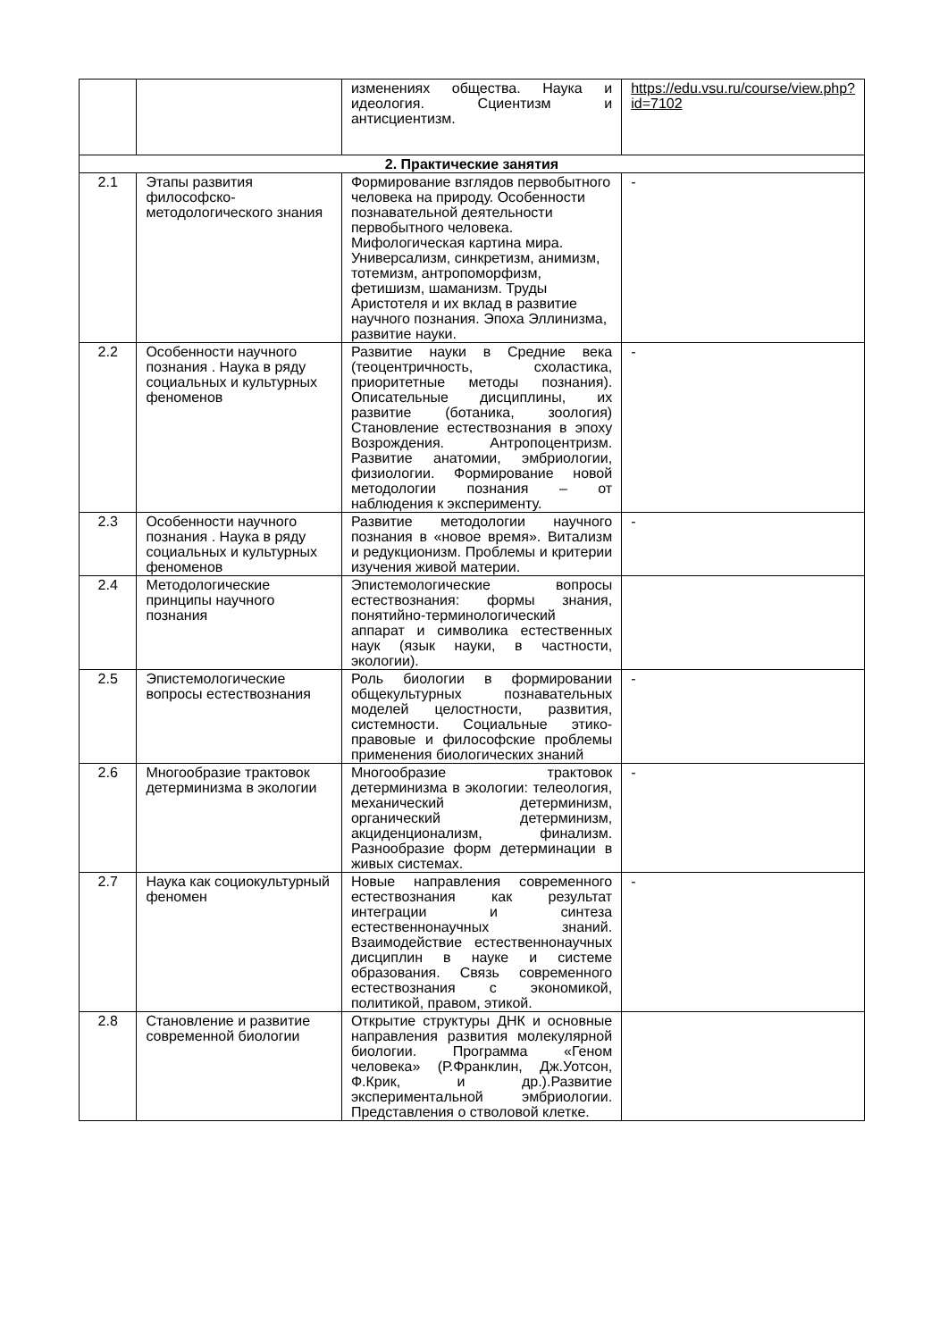| | | изменениях общества. Наука и идеология. Сциентизм и антисциентизм. | https://edu.vsu.ru/course/view.php?id=7102 |
| 2. Практические занятия | | | |
| 2.1 | Этапы развития философско-методологического знания | Формирование взглядов первобытного человека на природу. Особенности познавательной деятельности первобытного человека. Мифологическая картина мира. Универсализм, синкретизм, анимизм, тотемизм, антропоморфизм, фетишизм, шаманизм. Труды Аристотеля и их вклад в развитие научного познания. Эпоха Эллинизма, развитие науки. | - |
| 2.2 | Особенности научного познания . Наука в ряду социальных и культурных феноменов | Развитие науки в Средние века (теоцентричность, схоластика, приоритетные методы познания). Описательные дисциплины, их развитие (ботаника, зоология) Становление естествознания в эпоху Возрождения. Антропоцентризм. Развитие анатомии, эмбриологии, физиологии. Формирование новой методологии познания – от наблюдения к эксперименту. | - |
| 2.3 | Особенности научного познания . Наука в ряду социальных и культурных феноменов | Развитие методологии научного познания в «новое время». Витализм и редукционизм. Проблемы и критерии изучения живой материи. | - |
| 2.4 | Методологические принципы научного познания | Эпистемологические вопросы естествознания: формы знания, понятийно-терминологический аппарат и символика естественных наук (язык науки, в частности, экологии). | |
| 2.5 | Эпистемологические вопросы естествознания | Роль биологии в формировании общекультурных познавательных моделей целостности, развития, системности. Социальные этико-правовые и философские проблемы применения биологических знаний | - |
| 2.6 | Многообразие трактовок детерминизма в экологии | Многообразие трактовок детерминизма в экологии: телеология, механический детерминизм, органический детерминизм, акциденционализм, финализм. Разнообразие форм детерминации в живых системах. | - |
| 2.7 | Наука как социокультурный феномен | Новые направления современного естествознания как результат интеграции и синтеза естественнонаучных знаний. Взаимодействие естественнонаучных дисциплин в науке и системе образования. Связь современного естествознания с экономикой, политикой, правом, этикой. | - |
| 2.8 | Становление и развитие современной биологии | Открытие структуры ДНК и основные направления развития молекулярной биологии. Программа «Геном человека» (Р.Франклин, Дж.Уотсон, Ф.Крик, и др.).Развитие экспериментальной эмбриологии. Представления о стволовой клетке. | |